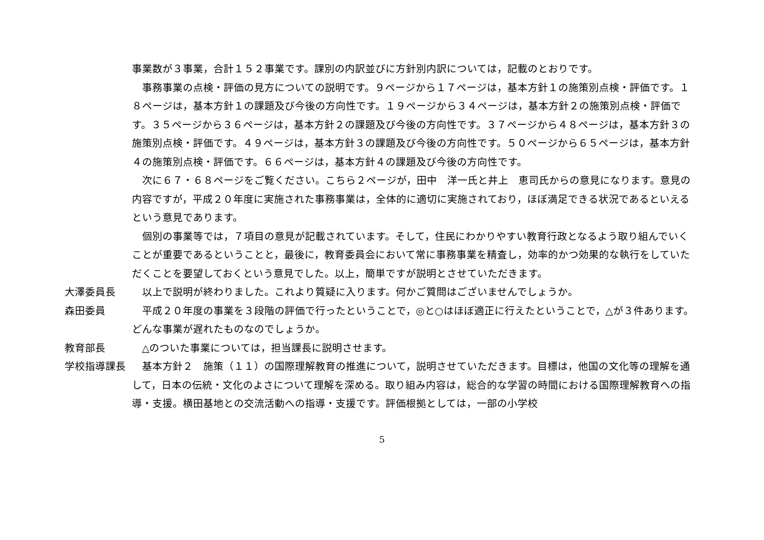事業数が３事業，合計１５２事業です。課別の内訳並びに方針別内訳については，記載のとおりです。
事務事業の点検・評価の見方についての説明です。９ページから１７ページは，基本方針１の施策別点検・評価です。１８ページは，基本方針１の課題及び今後の方向性です。１９ページから３４ページは，基本方針２の施策別点検・評価です。３５ページから３６ページは，基本方針２の課題及び今後の方向性です。３７ページから４８ページは，基本方針３の施策別点検・評価です。４９ページは，基本方針３の課題及び今後の方向性です。５０ページから６５ページは，基本方針４の施策別点検・評価です。６６ページは，基本方針４の課題及び今後の方向性です。
次に６７・６８ページをご覧ください。こちら２ページが，田中　洋一氏と井上　恵司氏からの意見になります。意見の内容ですが，平成２０年度に実施された事務事業は，全体的に適切に実施されており，ほぼ満足できる状況であるといえるという意見であります。
個別の事業等では，７項目の意見が記載されています。そして，住民にわかりやすい教育行政となるよう取り組んでいくことが重要であるということと，最後に，教育委員会において常に事務事業を精査し，効率的かつ効果的な執行をしていただくことを要望しておくという意見でした。以上，簡単ですが説明とさせていただきます。
大澤委員長 以上で説明が終わりました。これより質疑に入ります。何かご質問はございませんでしょうか。
森田委員 平成２０年度の事業を３段階の評価で行ったということで，◎と○はほぼ適正に行えたということで，△が３件あります。どんな事業が遅れたものなのでしょうか。
教育部長 △のついた事業については，担当課長に説明させます。
学校指導課長 基本方針２　施策（１１）の国際理解教育の推進について，説明させていただきます。目標は，他国の文化等の理解を通して，日本の伝統・文化のよさについて理解を深める。取り組み内容は，総合的な学習の時間における国際理解教育への指導・支援。横田基地との交流活動への指導・支援です。評価根拠としては，一部の小学校
5